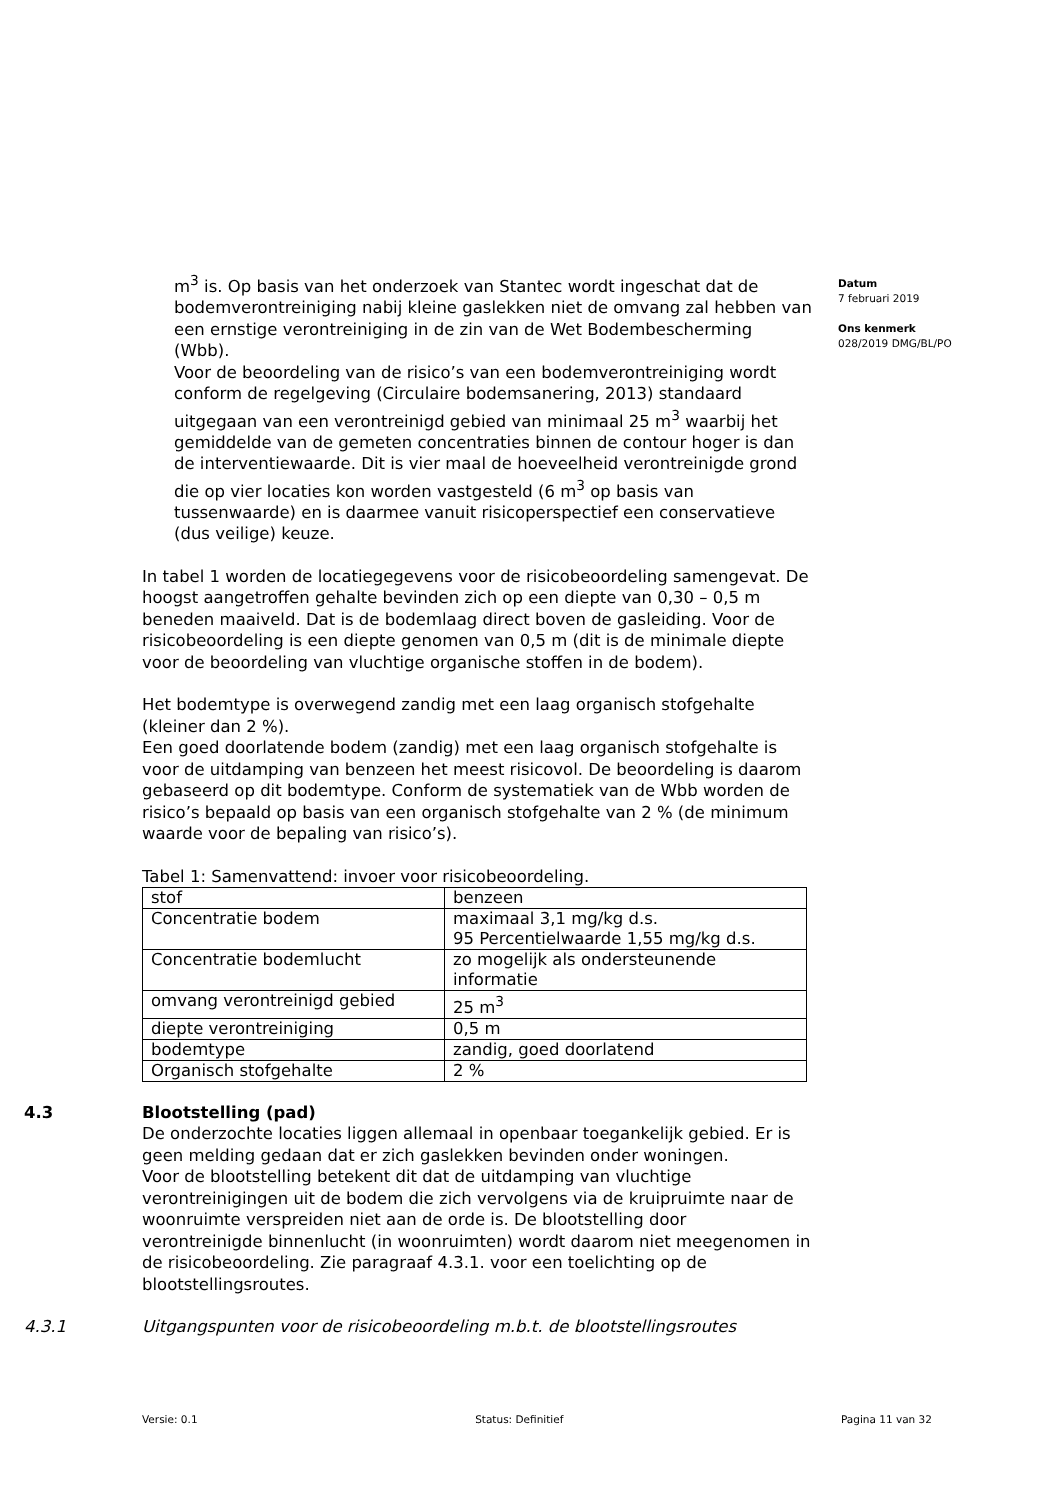m<sup>3</sup> is. Op basis van het onderzoek van Stantec wordt ingeschat dat de bodemverontreiniging nabij kleine gaslekken niet de omvang zal hebben van een ernstige verontreiniging in de zin van de Wet Bodembescherming (Wbb).
Voor de beoordeling van de risico’s van een bodemverontreiniging wordt conform de regelgeving (Circulaire bodemsanering, 2013) standaard uitgegaan van een verontreinigd gebied van minimaal 25 m<sup>3</sup> waarbij het gemiddelde van de gemeten concentraties binnen de contour hoger is dan de interventiewaarde. Dit is vier maal de hoeveelheid verontreinigde grond die op vier locaties kon worden vastgesteld (6 m<sup>3</sup> op basis van tussenwaarde) en is daarmee vanuit risicoperspectief een conservatieve (dus veilige) keuze.
In tabel 1 worden de locatiegegevens voor de risicobeoordeling samengevat. De hoogst aangetroffen gehalte bevinden zich op een diepte van 0,30 – 0,5 m beneden maaiveld. Dat is de bodemlaag direct boven de gasleiding. Voor de risicobeoordeling is een diepte genomen van 0,5 m (dit is de minimale diepte voor de beoordeling van vluchtige organische stoffen in de bodem).
Het bodemtype is overwegend zandig met een laag organisch stofgehalte (kleiner dan 2 %).
Een goed doorlatende bodem (zandig) met een laag organisch stofgehalte is voor de uitdamping van benzeen het meest risicovol. De beoordeling is daarom gebaseerd op dit bodemtype. Conform de systematiek van de Wbb worden de risico’s bepaald op basis van een organisch stofgehalte van 2 % (de minimum waarde voor de bepaling van risico’s).
Tabel 1: Samenvattend: invoer voor risicobeoordeling.
| stof | benzeen |
| Concentratie bodem | maximaal 3,1 mg/kg d.s. 95 Percentielwaarde 1,55 mg/kg d.s. |
| Concentratie bodemlucht | zo mogelijk als ondersteunende informatie |
| omvang verontreinigd gebied | 25 m<sup>3</sup> |
| diepte verontreiniging | 0,5 m |
| bodemtype | zandig, goed doorlatend |
| Organisch stofgehalte | 2 % |
4.3 Blootstelling (pad)
De onderzochte locaties liggen allemaal in openbaar toegankelijk gebied. Er is geen melding gedaan dat er zich gaslekken bevinden onder woningen.
Voor de blootstelling betekent dit dat de uitdamping van vluchtige verontreinigingen uit de bodem die zich vervolgens via de kruipruimte naar de woonruimte verspreiden niet aan de orde is. De blootstelling door verontreinigde binnenlucht (in woonruimten) wordt daarom niet meegenomen in de risicobeoordeling. Zie paragraaf 4.3.1. voor een toelichting op de blootstellingsroutes.
4.3.1 Uitgangspunten voor de risicobeoordeling m.b.t. de blootstellingsroutes
Datum
7 februari 2019
Ons kenmerk
028/2019 DMG/BL/PO
Versie: 0.1 Status: Definitief Pagina 11 van 32